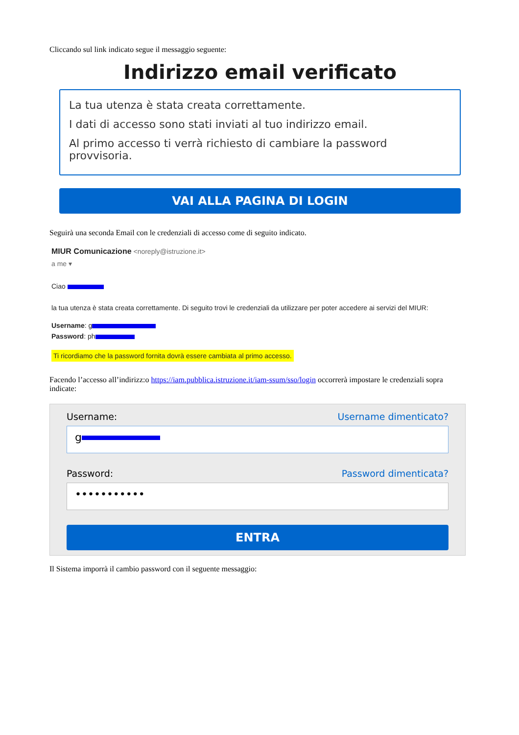Cliccando sul link indicato segue il messaggio seguente:
Indirizzo email verificato
La tua utenza è stata creata correttamente.
I dati di accesso sono stati inviati al tuo indirizzo email.
Al primo accesso ti verrà richiesto di cambiare la password provvisoria.
VAI ALLA PAGINA DI LOGIN
Seguirà una seconda Email con le credenziali di accesso come di seguito indicato.
MIUR Comunicazione <noreply@istruzione.it>
a me ▾
Ciao
la tua utenza è stata creata correttamente. Di seguito trovi le credenziali da utilizzare per poter accedere ai servizi del MIUR:
Username: g
Password: ph
Ti ricordiamo che la password fornita dovrà essere cambiata al primo accesso.
Facendo l’accesso all’indirizz:o https://iam.pubblica.istruzione.it/iam-ssum/sso/login occorrerà impostare le credenziali sopra indicate:
Username: Username dimenticato?
g
Password: Password dimenticata?
•••••••••••
ENTRA
Il Sistema imporrà il cambio password con il seguente messaggio: